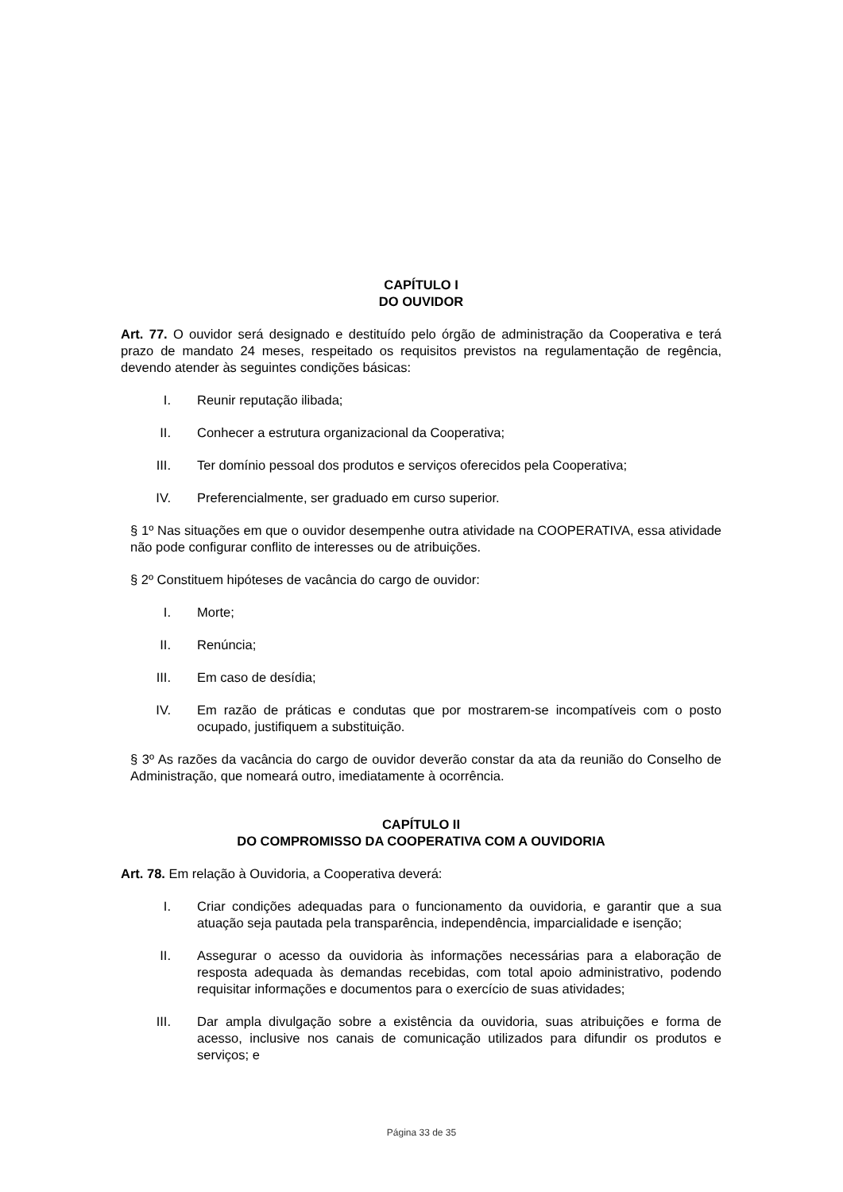CAPÍTULO I
DO OUVIDOR
Art. 77. O ouvidor será designado e destituído pelo órgão de administração da Cooperativa e terá prazo de mandato 24 meses, respeitado os requisitos previstos na regulamentação de regência, devendo atender às seguintes condições básicas:
I. Reunir reputação ilibada;
II. Conhecer a estrutura organizacional da Cooperativa;
III. Ter domínio pessoal dos produtos e serviços oferecidos pela Cooperativa;
IV. Preferencialmente, ser graduado em curso superior.
§ 1º Nas situações em que o ouvidor desempenhe outra atividade na COOPERATIVA, essa atividade não pode configurar conflito de interesses ou de atribuições.
§ 2º Constituem hipóteses de vacância do cargo de ouvidor:
I. Morte;
II. Renúncia;
III. Em caso de desídia;
IV. Em razão de práticas e condutas que por mostrarem-se incompatíveis com o posto ocupado, justifiquem a substituição.
§ 3º As razões da vacância do cargo de ouvidor deverão constar da ata da reunião do Conselho de Administração, que nomeará outro, imediatamente à ocorrência.
CAPÍTULO II
DO COMPROMISSO DA COOPERATIVA COM A OUVIDORIA
Art. 78. Em relação à Ouvidoria, a Cooperativa deverá:
I. Criar condições adequadas para o funcionamento da ouvidoria, e garantir que a sua atuação seja pautada pela transparência, independência, imparcialidade e isenção;
II. Assegurar o acesso da ouvidoria às informações necessárias para a elaboração de resposta adequada às demandas recebidas, com total apoio administrativo, podendo requisitar informações e documentos para o exercício de suas atividades;
III. Dar ampla divulgação sobre a existência da ouvidoria, suas atribuições e forma de acesso, inclusive nos canais de comunicação utilizados para difundir os produtos e serviços; e
Página 33 de 35